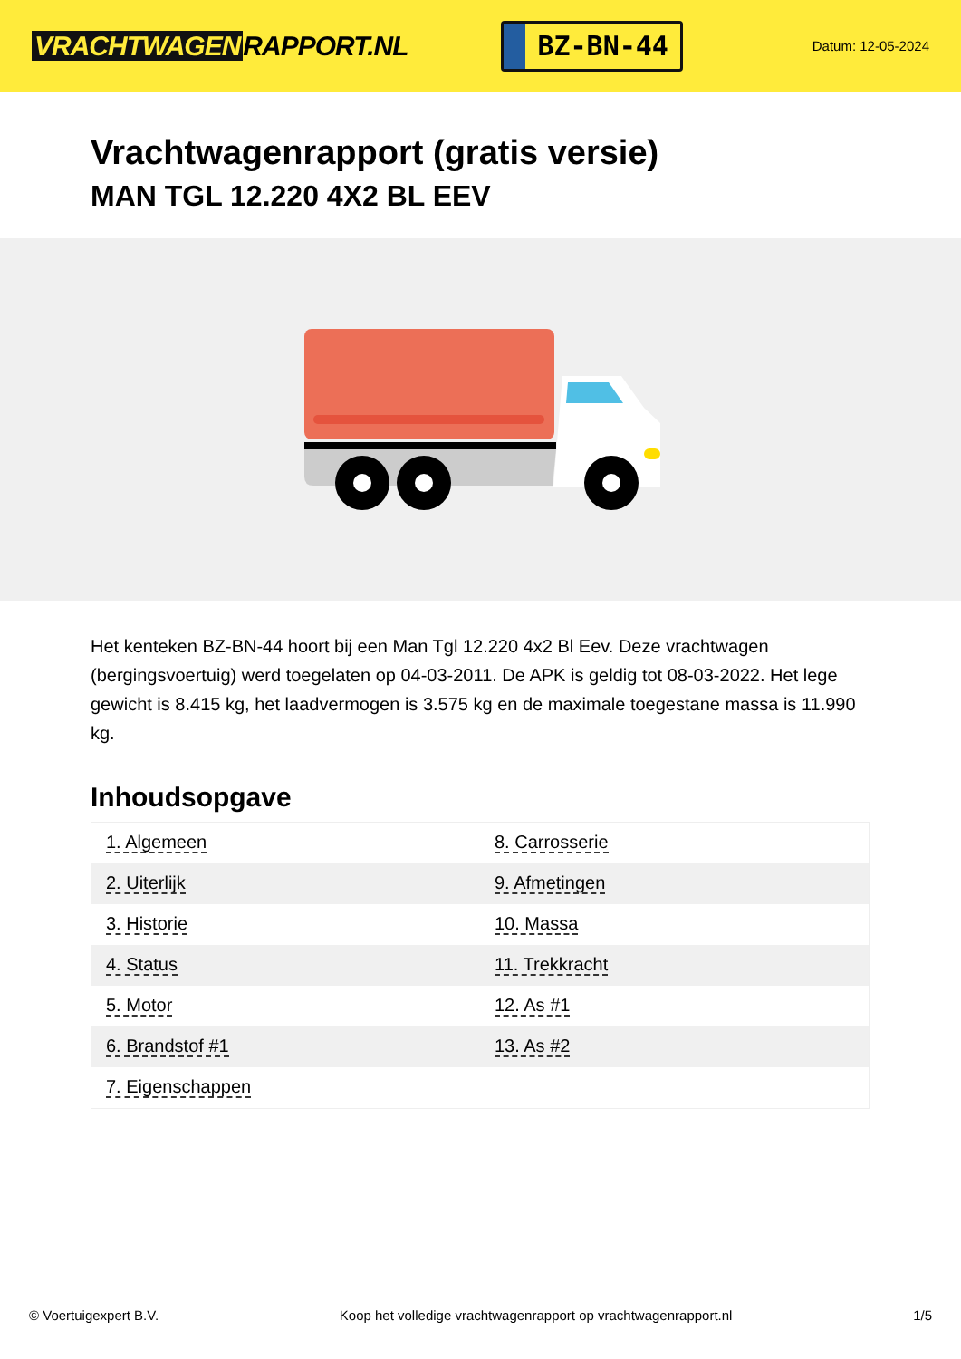VRACHTWAGEN RAPPORT.NL
BZ-BN-44
Datum: 12-05-2024
Vrachtwagenrapport (gratis versie)
MAN TGL 12.220 4X2 BL EEV
Het kenteken BZ-BN-44 hoort bij een Man Tgl 12.220 4x2 Bl Eev. Deze vrachtwagen (bergingsvoertuig) werd toegelaten op 04-03-2011. De APK is geldig tot 08-03-2022. Het lege gewicht is 8.415 kg, het laadvermogen is 3.575 kg en de maximale toegestane massa is 11.990 kg.
Inhoudsopgave
| 1. Algemeen | 8. Carrosserie |
| 2. Uiterlijk | 9. Afmetingen |
| 3. Historie | 10. Massa |
| 4. Status | 11. Trekkracht |
| 5. Motor | 12. As #1 |
| 6. Brandstof #1 | 13. As #2 |
| 7. Eigenschappen | |
© Voertuigexpert B.V. Koop het volledige vrachtwagenrapport op vrachtwagenrapport.nl 1/5